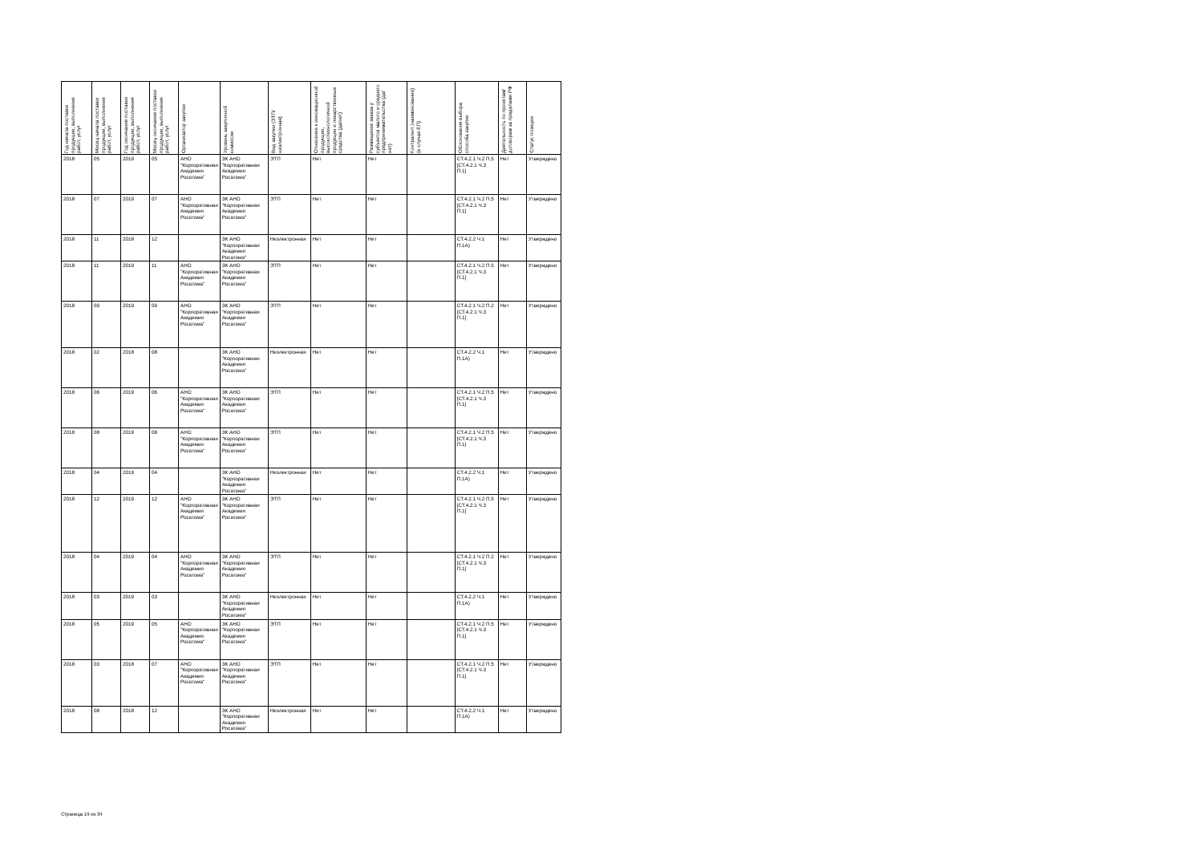| Год начала поставки продукции, выполнения работ, услуг | Месяц начала поставки продукции, выполнения работ, услуг | Год окончания поставки продукции, выполнения работ, услуг | Месяц окончания поставки продукции, выполнения работ, услуг | Организатор закупки | Уровень закупочной комиссии | Вид закупки (ЭТП/неэлектронная) | Отнесение к инновационной продукции, высокотехнологичной продукции и лекарственные средства (да/нет) | Размещение заказа у субъектов малого и среднего предпринимательства (да/нет) | Контрагент (наименование) (в случае ЕП) | Обоснования выбора способа закупки | Деятельность по проектам/договорам за пределами РФ | Статус позиции |
| --- | --- | --- | --- | --- | --- | --- | --- | --- | --- | --- | --- | --- |
| 2018 | 05 | 2019 | 05 | АНО "Корпоративная Академия Росатома" | ЗК АНО "Корпоративная Академия Росатома" | ЭТП | Нет | Нет | | СТ.4.2.1 Ч.2 П.5 [СТ.4.2.1 Ч.3 П.1] | Нет | Утверждено |
| 2018 | 07 | 2019 | 07 | АНО "Корпоративная Академия Росатома" | ЗК АНО "Корпоративная Академия Росатома" | ЭТП | Нет | Нет | | СТ.4.2.1 Ч.2 П.5 [СТ.4.2.1 Ч.3 П.1] | Нет | Утверждено |
| 2018 | 11 | 2018 | 12 | | ЗК АНО "Корпоративная Академия Росатома" | Неэлектронная | Нет | Нет | | СТ.4.2.2 Ч.1 П.1А) | Нет | Утверждено |
| 2018 | 11 | 2019 | 11 | АНО "Корпоративная Академия Росатома" | ЗК АНО "Корпоративная Академия Росатома" | ЭТП | Нет | Нет | | СТ.4.2.1 Ч.2 П.5 [СТ.4.2.1 Ч.3 П.1] | Нет | Утверждено |
| 2018 | 09 | 2019 | 09 | АНО "Корпоративная Академия Росатома" | ЗК АНО "Корпоративная Академия Росатома" | ЭТП | Нет | Нет | | СТ.4.2.1 Ч.2 П.2 [СТ.4.2.1 Ч.3 П.1] | Нет | Утверждено |
| 2018 | 02 | 2018 | 08 | | ЗК АНО "Корпоративная Академия Росатома" | Неэлектронная | Нет | Нет | | СТ.4.2.2 Ч.1 П.1А) | Нет | Утверждено |
| 2018 | 06 | 2019 | 06 | АНО "Корпоративная Академия Росатома" | ЗК АНО "Корпоративная Академия Росатома" | ЭТП | Нет | Нет | | СТ.4.2.1 Ч.2 П.5 [СТ.4.2.1 Ч.3 П.1] | Нет | Утверждено |
| 2018 | 08 | 2019 | 08 | АНО "Корпоративная Академия Росатома" | ЗК АНО "Корпоративная Академия Росатома" | ЭТП | Нет | Нет | | СТ.4.2.1 Ч.2 П.5 [СТ.4.2.1 Ч.3 П.1] | Нет | Утверждено |
| 2018 | 04 | 2019 | 04 | | ЗК АНО "Корпоративная Академия Росатома" | Неэлектронная | Нет | Нет | | СТ.4.2.2 Ч.1 П.1А) | Нет | Утверждено |
| 2018 | 12 | 2019 | 12 | АНО "Корпоративная Академия Росатома" | ЗК АНО "Корпоративная Академия Росатома" | ЭТП | Нет | Нет | | СТ.4.2.1 Ч.2 П.5 [СТ.4.2.1 Ч.3 П.1] | Нет | Утверждено |
| 2018 | 04 | 2019 | 04 | АНО "Корпоративная Академия Росатома" | ЗК АНО "Корпоративная Академия Росатома" | ЭТП | Нет | Нет | | СТ.4.2.1 Ч.2 П.2 [СТ.4.2.1 Ч.3 П.1] | Нет | Утверждено |
| 2018 | 03 | 2019 | 03 | | ЗК АНО "Корпоративная Академия Росатома" | Неэлектронная | Нет | Нет | | СТ.4.2.2 Ч.1 П.1А) | Нет | Утверждено |
| 2018 | 05 | 2019 | 05 | АНО "Корпоративная Академия Росатома" | ЗК АНО "Корпоративная Академия Росатома" | ЭТП | Нет | Нет | | СТ.4.2.1 Ч.2 П.5 [СТ.4.2.1 Ч.3 П.1] | Нет | Утверждено |
| 2018 | 03 | 2018 | 07 | АНО "Корпоративная Академия Росатома" | ЗК АНО "Корпоративная Академия Росатома" | ЭТП | Нет | Нет | | СТ.4.2.1 Ч.2 П.5 [СТ.4.2.1 Ч.3 П.1] | Нет | Утверждено |
| 2018 | 08 | 2018 | 12 | | ЗК АНО "Корпоративная Академия Росатома" | Неэлектронная | Нет | Нет | | СТ.4.2.2 Ч.1 П.1А) | Нет | Утверждено |
Страница 19 из 34